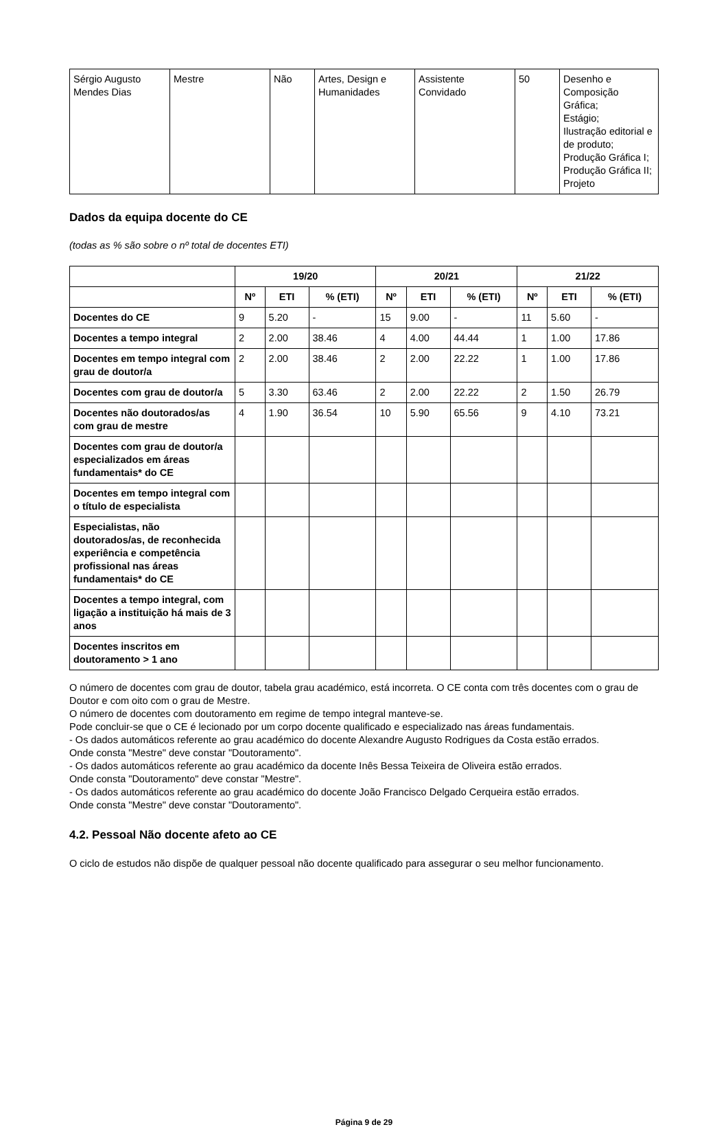| Sérgio Augusto Mendes Dias | Mestre | Não | Artes, Design e Humanidades | Assistente Convidado | 50 | Desenho e Composição Gráfica; Estágio; Ilustração editorial e de produto; Produção Gráfica I; Produção Gráfica II; Projeto |
Dados da equipa docente do CE
(todas as % são sobre o nº total de docentes ETI)
| | 19/20 | | | 20/21 | | | 21/22 | | |
| --- | --- | --- | --- | --- | --- | --- | --- | --- | --- |
| | Nº | ETI | % (ETI) | Nº | ETI | % (ETI) | Nº | ETI | % (ETI) |
| Docentes do CE | 9 | 5.20 | - | 15 | 9.00 | - | 11 | 5.60 | - |
| Docentes a tempo integral | 2 | 2.00 | 38.46 | 4 | 4.00 | 44.44 | 1 | 1.00 | 17.86 |
| Docentes em tempo integral com grau de doutor/a | 2 | 2.00 | 38.46 | 2 | 2.00 | 22.22 | 1 | 1.00 | 17.86 |
| Docentes com grau de doutor/a | 5 | 3.30 | 63.46 | 2 | 2.00 | 22.22 | 2 | 1.50 | 26.79 |
| Docentes não doutorados/as com grau de mestre | 4 | 1.90 | 36.54 | 10 | 5.90 | 65.56 | 9 | 4.10 | 73.21 |
| Docentes com grau de doutor/a especializados em áreas fundamentais* do CE | | | | | | | | | |
| Docentes em tempo integral com o título de especialista | | | | | | | | | |
| Especialistas, não doutorados/as, de reconhecida experiência e competência profissional nas áreas fundamentais* do CE | | | | | | | | | |
| Docentes a tempo integral, com ligação a instituição há mais de 3 anos | | | | | | | | | |
| Docentes inscritos em doutoramento > 1 ano | | | | | | | | | |
O número de docentes com grau de doutor, tabela grau académico, está incorreta. O CE conta com três docentes com o grau de Doutor e com oito com o grau de Mestre.
O número de docentes com doutoramento em regime de tempo integral manteve-se.
Pode concluir-se que o CE é lecionado por um corpo docente qualificado e especializado nas áreas fundamentais.
- Os dados automáticos referente ao grau académico do docente Alexandre Augusto Rodrigues da Costa estão errados.
Onde consta "Mestre" deve constar "Doutoramento".
- Os dados automáticos referente ao grau académico da docente Inês Bessa Teixeira de Oliveira estão errados.
Onde consta "Doutoramento" deve constar "Mestre".
- Os dados automáticos referente ao grau académico do docente João Francisco Delgado Cerqueira estão errados.
Onde consta "Mestre" deve constar "Doutoramento".
4.2. Pessoal Não docente afeto ao CE
O ciclo de estudos não dispõe de qualquer pessoal não docente qualificado para assegurar o seu melhor funcionamento.
Página 9 de 29